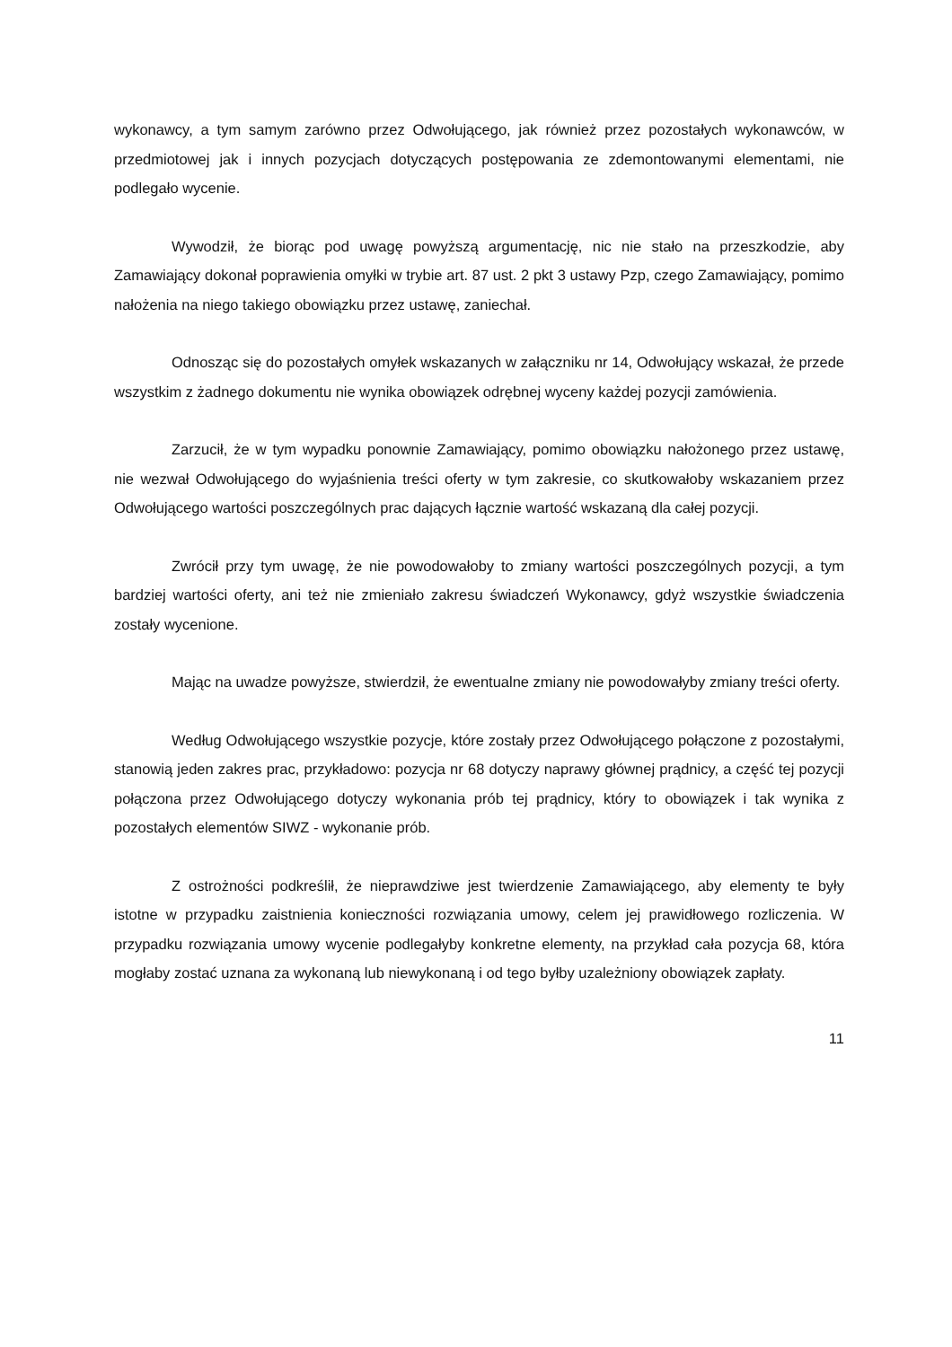wykonawcy, a tym samym zarówno przez Odwołującego, jak również przez pozostałych wykonawców, w przedmiotowej jak i innych pozycjach dotyczących postępowania ze zdemontowanymi elementami, nie podlegało wycenie.
Wywodził, że biorąc pod uwagę powyższą argumentację, nic nie stało na przeszkodzie, aby Zamawiający dokonał poprawienia omyłki w trybie art. 87 ust. 2 pkt 3 ustawy Pzp, czego Zamawiający, pomimo nałożenia na niego takiego obowiązku przez ustawę, zaniechał.
Odnosząc się do pozostałych omyłek wskazanych w załączniku nr 14, Odwołujący wskazał, że przede wszystkim z żadnego dokumentu nie wynika obowiązek odrębnej wyceny każdej pozycji zamówienia.
Zarzucił, że w tym wypadku ponownie Zamawiający, pomimo obowiązku nałożonego przez ustawę, nie wezwał Odwołującego do wyjaśnienia treści oferty w tym zakresie, co skutkowałoby wskazaniem przez Odwołującego wartości poszczególnych prac dających łącznie wartość wskazaną dla całej pozycji.
Zwrócił przy tym uwagę, że nie powodowałoby to zmiany wartości poszczególnych pozycji, a tym bardziej wartości oferty, ani też nie zmieniało zakresu świadczeń Wykonawcy, gdyż wszystkie świadczenia zostały wycenione.
Mając na uwadze powyższe, stwierdził, że ewentualne zmiany nie powodowałyby zmiany treści oferty.
Według Odwołującego wszystkie pozycje, które zostały przez Odwołującego połączone z pozostałymi, stanowią jeden zakres prac, przykładowo: pozycja nr 68 dotyczy naprawy głównej prądnicy, a część tej pozycji połączona przez Odwołującego dotyczy wykonania prób tej prądnicy, który to obowiązek i tak wynika z pozostałych elementów SIWZ - wykonanie prób.
Z ostrożności podkreślił, że nieprawdziwe jest twierdzenie Zamawiającego, aby elementy te były istotne w przypadku zaistnienia konieczności rozwiązania umowy, celem jej prawidłowego rozliczenia. W przypadku rozwiązania umowy wycenie podlegałyby konkretne elementy, na przykład cała pozycja 68, która mogłaby zostać uznana za wykonaną lub niewykonaną i od tego byłby uzależniony obowiązek zapłaty.
11